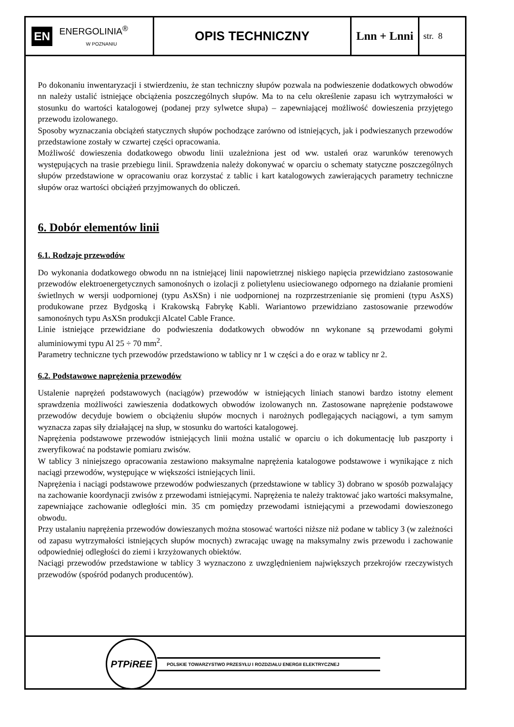EN ENERGOLINIA<sup>®</sup>
W POZNANIU
OPIS TECHNICZNY Lnn + Lnni
str. 8
Po dokonaniu inwentaryzacji i stwierdzeniu, że stan techniczny słupów pozwala na podwieszenie dodatkowych obwodów nn należy ustalić istniejące obciążenia poszczególnych słupów. Ma to na celu określenie zapasu ich wytrzymałości w stosunku do wartości katalogowej (podanej przy sylwetce słupa) – zapewniającej możliwość dowieszenia przyjętego przewodu izolowanego.
Sposoby wyznaczania obciążeń statycznych słupów pochodzące zarówno od istniejących, jak i podwieszanych przewodów przedstawione zostały w czwartej części opracowania.
Możliwość dowieszenia dodatkowego obwodu linii uzależniona jest od ww. ustaleń oraz warunków terenowych występujących na trasie przebiegu linii. Sprawdzenia należy dokonywać w oparciu o schematy statyczne poszczególnych słupów przedstawione w opracowaniu oraz korzystać z tablic i kart katalogowych zawierających parametry techniczne słupów oraz wartości obciążeń przyjmowanych do obliczeń.
6. Dobór elementów linii
6.1. Rodzaje przewodów
Do wykonania dodatkowego obwodu nn na istniejącej linii napowietrznej niskiego napięcia przewidziano zastosowanie przewodów elektroenergetycznych samonośnych o izolacji z polietylenu usieciowanego odpornego na działanie promieni świetlnych w wersji uodpornionej (typu AsXSn) i nie uodpornionej na rozprzestrzenianie się promieni (typu AsXS) produkowane przez Bydgoską i Krakowską Fabrykę Kabli. Wariantowo przewidziano zastosowanie przewodów samonośnych typu AsXSn produkcji Alcatel Cable France.
Linie istniejące przewidziane do podwieszenia dodatkowych obwodów nn wykonane są przewodami gołymi aluminiowymi typu Al 25 ÷ 70 mm<sup>2</sup>.
Parametry techniczne tych przewodów przedstawiono w tablicy nr 1 w części a do e oraz w tablicy nr 2.
6.2. Podstawowe naprężenia przewodów
Ustalenie naprężeń podstawowych (naciągów) przewodów w istniejących liniach stanowi bardzo istotny element sprawdzenia możliwości zawieszenia dodatkowych obwodów izolowanych nn. Zastosowane naprężenie podstawowe przewodów decyduje bowiem o obciążeniu słupów mocnych i narożnych podlegających naciągowi, a tym samym wyznacza zapas siły działającej na słup, w stosunku do wartości katalogowej.
Naprężenia podstawowe przewodów istniejących linii można ustalić w oparciu o ich dokumentację lub paszporty i zweryfikować na podstawie pomiaru zwisów.
W tablicy 3 niniejszego opracowania zestawiono maksymalne naprężenia katalogowe podstawowe i wynikające z nich naciągi przewodów, występujące w większości istniejących linii.
Naprężenia i naciągi podstawowe przewodów podwieszanych (przedstawione w tablicy 3) dobrano w sposób pozwalający na zachowanie koordynacji zwisów z przewodami istniejącymi. Naprężenia te należy traktować jako wartości maksymalne, zapewniające zachowanie odległości min. 35 cm pomiędzy przewodami istniejącymi a przewodami dowieszonego obwodu.
Przy ustalaniu naprężenia przewodów dowieszanych można stosować wartości niższe niż podane w tablicy 3 (w zależności od zapasu wytrzymałości istniejących słupów mocnych) zwracając uwagę na maksymalny zwis przewodu i zachowanie odpowiedniej odległości do ziemi i krzyżowanych obiektów.
Naciągi przewodów przedstawione w tablicy 3 wyznaczono z uwzględnieniem największych przekrojów rzeczywistych przewodów (spośród podanych producentów).
PTPiREE
POLSKIE TOWARZYSTWO PRZESYŁU I ROZDZIAŁU ENERGII ELEKTRYCZNEJ